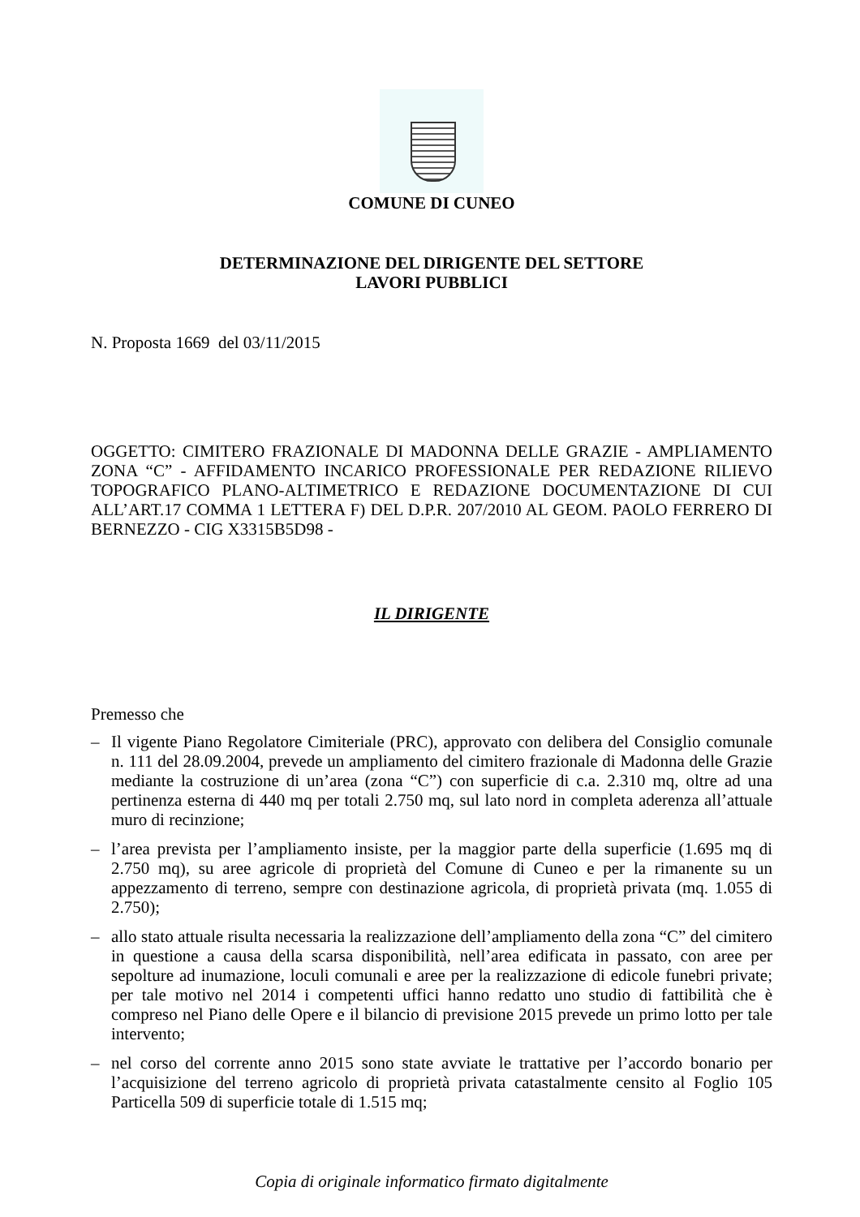COMUNE DI CUNEO
DETERMINAZIONE DEL DIRIGENTE DEL SETTORE
LAVORI PUBBLICI
N. Proposta 1669 del 03/11/2015
OGGETTO: CIMITERO FRAZIONALE DI MADONNA DELLE GRAZIE - AMPLIAMENTO ZONA “C” - AFFIDAMENTO INCARICO PROFESSIONALE PER REDAZIONE RILIEVO TOPOGRAFICO PLANO-ALTIMETRICO E REDAZIONE DOCUMENTAZIONE DI CUI ALL’ART.17 COMMA 1 LETTERA F) DEL D.P.R. 207/2010 AL GEOM. PAOLO FERRERO DI BERNEZZO - CIG X3315B5D98 -
IL DIRIGENTE
Premesso che
– Il vigente Piano Regolatore Cimiteriale (PRC), approvato con delibera del Consiglio comunale n. 111 del 28.09.2004, prevede un ampliamento del cimitero frazionale di Madonna delle Grazie mediante la costruzione di un’area (zona “C”) con superficie di c.a. 2.310 mq, oltre ad una pertinenza esterna di 440 mq per totali 2.750 mq, sul lato nord in completa aderenza all’attuale muro di recinzione;
– l’area prevista per l’ampliamento insiste, per la maggior parte della superficie (1.695 mq di 2.750 mq), su aree agricole di proprietà del Comune di Cuneo e per la rimanente su un appezzamento di terreno, sempre con destinazione agricola, di proprietà privata (mq. 1.055 di 2.750);
– allo stato attuale risulta necessaria la realizzazione dell’ampliamento della zona “C” del cimitero in questione a causa della scarsa disponibilità, nell’area edificata in passato, con aree per sepolture ad inumazione, loculi comunali e aree per la realizzazione di edicole funebri private; per tale motivo nel 2014 i competenti uffici hanno redatto uno studio di fattibilità che è compreso nel Piano delle Opere e il bilancio di previsione 2015 prevede un primo lotto per tale intervento;
– nel corso del corrente anno 2015 sono state avviate le trattative per l’accordo bonario per l’acquisizione del terreno agricolo di proprietà privata catastalmente censito al Foglio 105 Particella 509 di superficie totale di 1.515 mq;
Copia di originale informatico firmato digitalmente